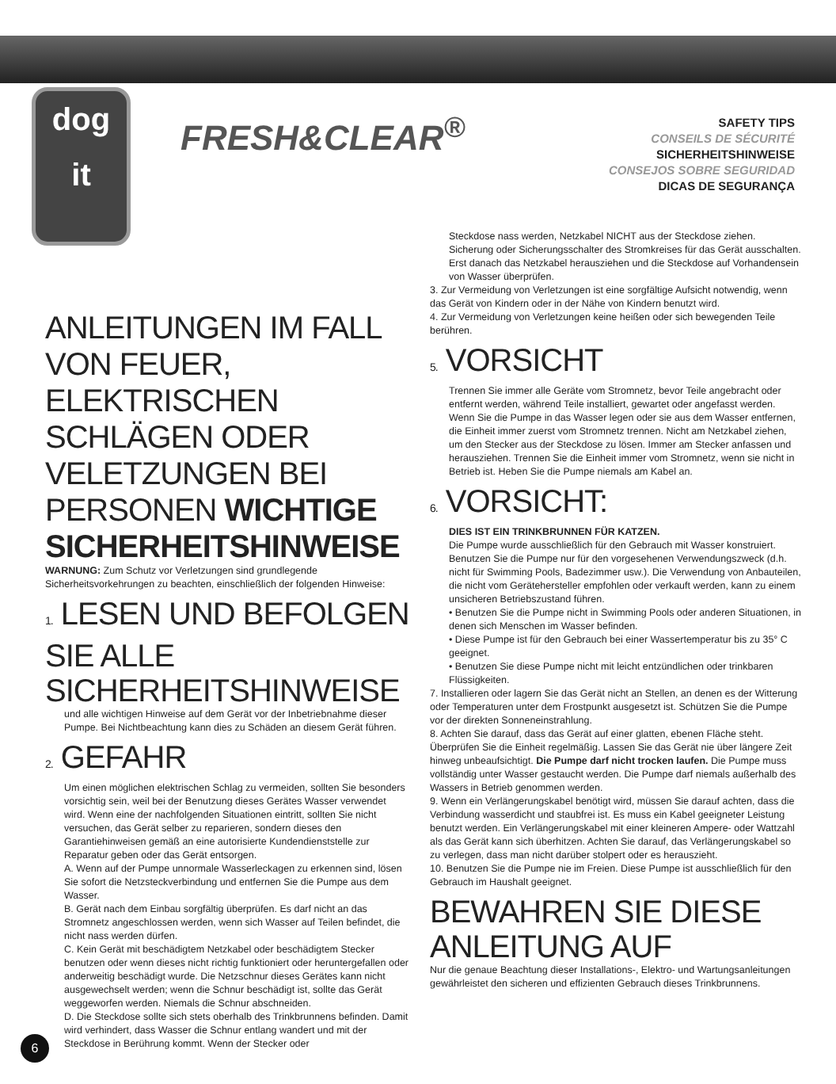dog
it
FRESH&CLEAR<sup>®</sup>
SAFETY TIPS
CONSEILS DE SÉCURITÉ
SICHERHEITSHINWEISE
CONSEJOS SOBRE SEGURIDAD
DICAS DE SEGURANÇA
ANLEITUNGEN IM FALL VON FEUER, ELEKTRISCHEN SCHLÄGEN ODER VELETZUNGEN BEI PERSONEN WICHTIGE SICHERHEITSHINWEISE
WARNUNG: Zum Schutz vor Verletzungen sind grundlegende Sicherheitsvorkehrungen zu beachten, einschließlich der folgenden Hinweise:
1. LESEN UND BEFOLGEN SIE ALLE SICHERHEITSHINWEISE
und alle wichtigen Hinweise auf dem Gerät vor der Inbetriebnahme dieser Pumpe. Bei Nichtbeachtung kann dies zu Schäden an diesem Gerät führen.
2. GEFAHR
Um einen möglichen elektrischen Schlag zu vermeiden, sollten Sie besonders vorsichtig sein, weil bei der Benutzung dieses Gerätes Wasser verwendet wird. Wenn eine der nachfolgenden Situationen eintritt, sollten Sie nicht versuchen, das Gerät selber zu reparieren, sondern dieses den Garantiehinweisen gemäß an eine autorisierte Kundendienststelle zur Reparatur geben oder das Gerät entsorgen.
A. Wenn auf der Pumpe unnormale Wasserleckagen zu erkennen sind, lösen Sie sofort die Netzsteckverbindung und entfernen Sie die Pumpe aus dem Wasser.
B. Gerät nach dem Einbau sorgfältig überprüfen. Es darf nicht an das Stromnetz angeschlossen werden, wenn sich Wasser auf Teilen befindet, die nicht nass werden dürfen.
C. Kein Gerät mit beschädigtem Netzkabel oder beschädigtem Stecker benutzen oder wenn dieses nicht richtig funktioniert oder heruntergefallen oder anderweitig beschädigt wurde. Die Netzschnur dieses Gerätes kann nicht ausgewechselt werden; wenn die Schnur beschädigt ist, sollte das Gerät weggeworfen werden. Niemals die Schnur abschneiden.
D. Die Steckdose sollte sich stets oberhalb des Trinkbrunnens befinden. Damit wird verhindert, dass Wasser die Schnur entlang wandert und mit der Steckdose in Berührung kommt. Wenn der Stecker oder
Steckdose nass werden, Netzkabel NICHT aus der Steckdose ziehen. Sicherung oder Sicherungsschalter des Stromkreises für das Gerät ausschalten. Erst danach das Netzkabel herausziehen und die Steckdose auf Vorhandensein von Wasser überprüfen.
3. Zur Vermeidung von Verletzungen ist eine sorgfältige Aufsicht notwendig, wenn das Gerät von Kindern oder in der Nähe von Kindern benutzt wird.
4. Zur Vermeidung von Verletzungen keine heißen oder sich bewegenden Teile berühren.
5. VORSICHT
Trennen Sie immer alle Geräte vom Stromnetz, bevor Teile angebracht oder entfernt werden, während Teile installiert, gewartet oder angefasst werden. Wenn Sie die Pumpe in das Wasser legen oder sie aus dem Wasser entfernen, die Einheit immer zuerst vom Stromnetz trennen. Nicht am Netzkabel ziehen, um den Stecker aus der Steckdose zu lösen. Immer am Stecker anfassen und herausziehen. Trennen Sie die Einheit immer vom Stromnetz, wenn sie nicht in Betrieb ist. Heben Sie die Pumpe niemals am Kabel an.
6. VORSICHT:
DIES IST EIN TRINKBRUNNEN FÜR KATZEN.
Die Pumpe wurde ausschließlich für den Gebrauch mit Wasser konstruiert. Benutzen Sie die Pumpe nur für den vorgesehenen Verwendungszweck (d.h. nicht für Swimming Pools, Badezimmer usw.). Die Verwendung von Anbauteilen, die nicht vom Gerätehersteller empfohlen oder verkauft werden, kann zu einem unsicheren Betriebszustand führen.
• Benutzen Sie die Pumpe nicht in Swimming Pools oder anderen Situationen, in denen sich Menschen im Wasser befinden.
• Diese Pumpe ist für den Gebrauch bei einer Wassertemperatur bis zu 35° C geeignet.
• Benutzen Sie diese Pumpe nicht mit leicht entzündlichen oder trinkbaren Flüssigkeiten.
7. Installieren oder lagern Sie das Gerät nicht an Stellen, an denen es der Witterung oder Temperaturen unter dem Frostpunkt ausgesetzt ist. Schützen Sie die Pumpe vor der direkten Sonneneinstrahlung.
8. Achten Sie darauf, dass das Gerät auf einer glatten, ebenen Fläche steht. Überprüfen Sie die Einheit regelmäßig. Lassen Sie das Gerät nie über längere Zeit hinweg unbeaufsichtigt. Die Pumpe darf nicht trocken laufen. Die Pumpe muss vollständig unter Wasser gestaucht werden. Die Pumpe darf niemals außerhalb des Wassers in Betrieb genommen werden.
9. Wenn ein Verlängerungskabel benötigt wird, müssen Sie darauf achten, dass die Verbindung wasserdicht und staubfrei ist. Es muss ein Kabel geeigneter Leistung benutzt werden. Ein Verlängerungskabel mit einer kleineren Ampere- oder Wattzahl als das Gerät kann sich überhitzen. Achten Sie darauf, das Verlängerungskabel so zu verlegen, dass man nicht darüber stolpert oder es herauszieht.
10. Benutzen Sie die Pumpe nie im Freien. Diese Pumpe ist ausschließlich für den Gebrauch im Haushalt geeignet.
BEWAHREN SIE DIESE ANLEITUNG AUF
Nur die genaue Beachtung dieser Installations-, Elektro- und Wartungsanleitungen gewährleistet den sicheren und effizienten Gebrauch dieses Trinkbrunnens.
6